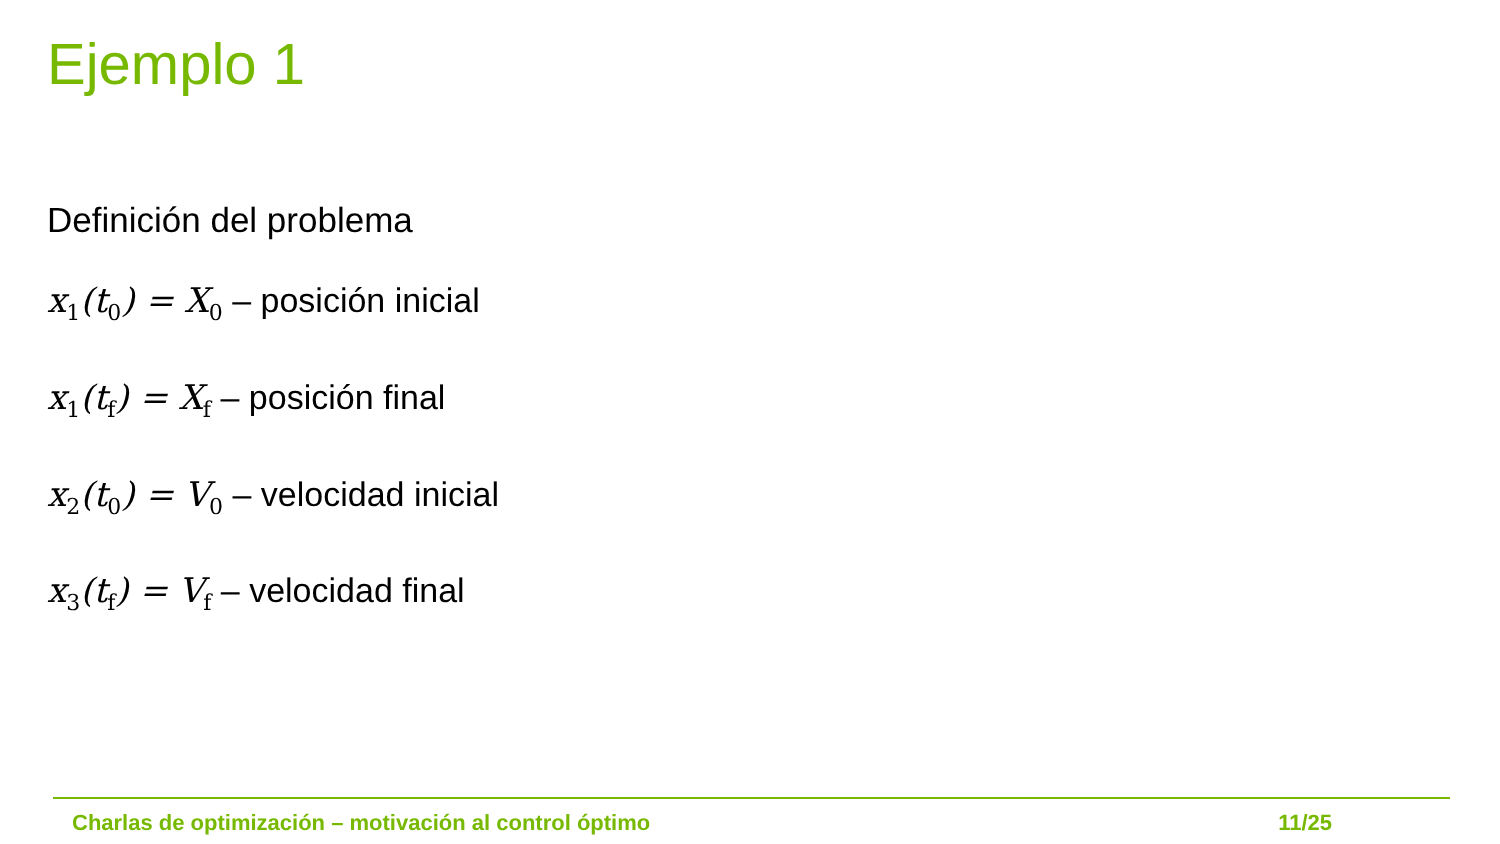Ejemplo 1
Definición del problema
x<sub>1</sub>(t<sub>0</sub>) = X<sub>0</sub> – posición inicial
x<sub>1</sub>(t<sub>f</sub>) = X<sub>f</sub> – posición final
x<sub>2</sub>(t<sub>0</sub>) = V<sub>0</sub> – velocidad inicial
x<sub>3</sub>(t<sub>f</sub>) = V<sub>f</sub> – velocidad final
Charlas de optimización – motivación al control óptimo 11/25